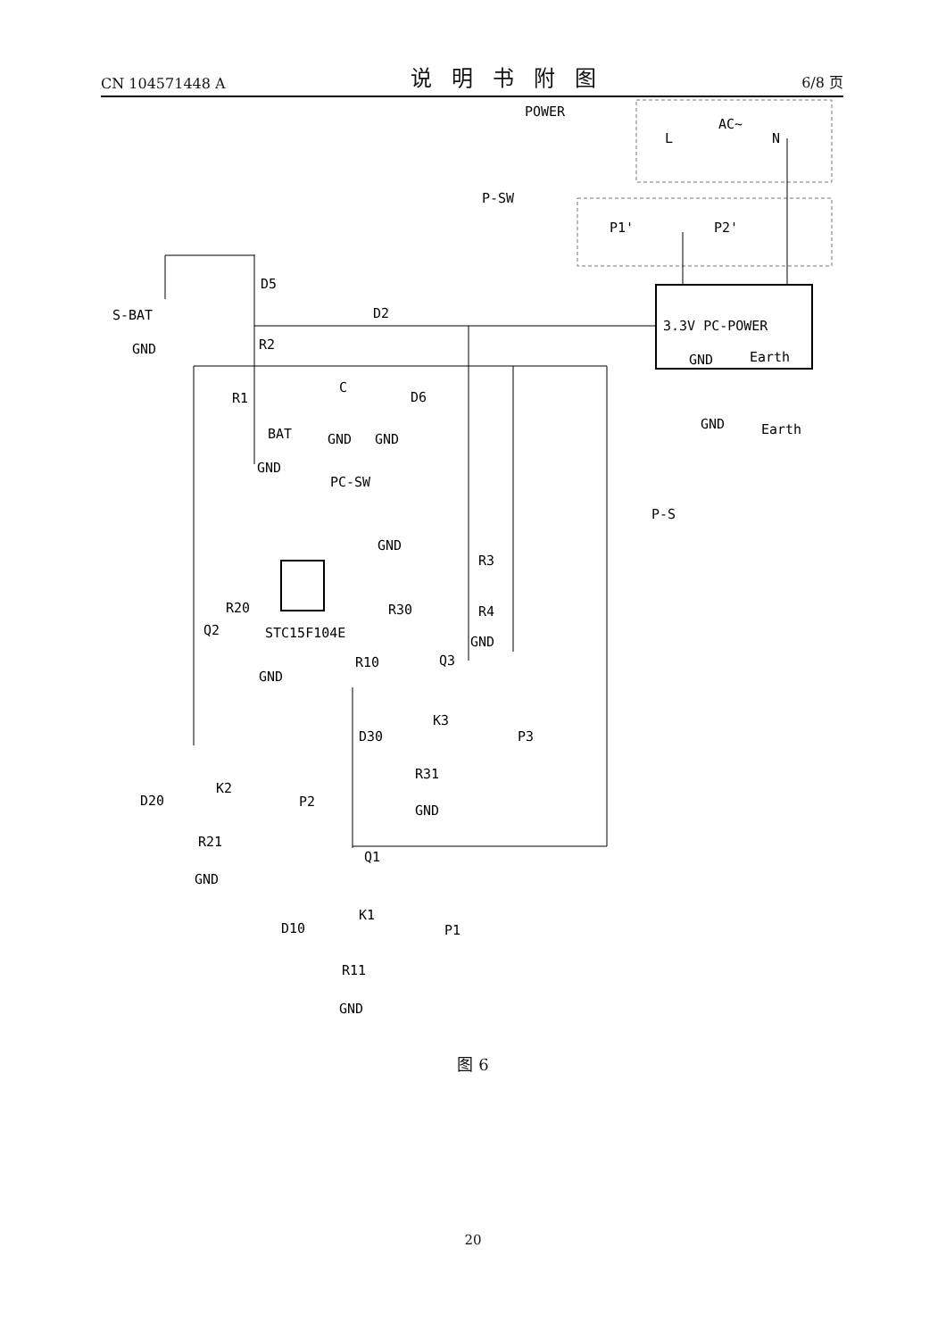CN 104571448 A 说明书附图 6/8 页
POWER
AC~
L
N
P-SW
P1'
P2'
3.3V PC-POWER
GND
Earth
GND
Earth
S-BAT
GND
D5
D2
R2
R1
BAT
GND
C
GND
D6
GND
PC-SW
GND
P-S
R3
R4
GND
STC15F104E
R20
R30
Q2
Q3
R10
GND
K3
D30
P3
R31
GND
K2
D20
P2
R21
GND
Q1
K1
D10
P1
R11
GND
图 6
20